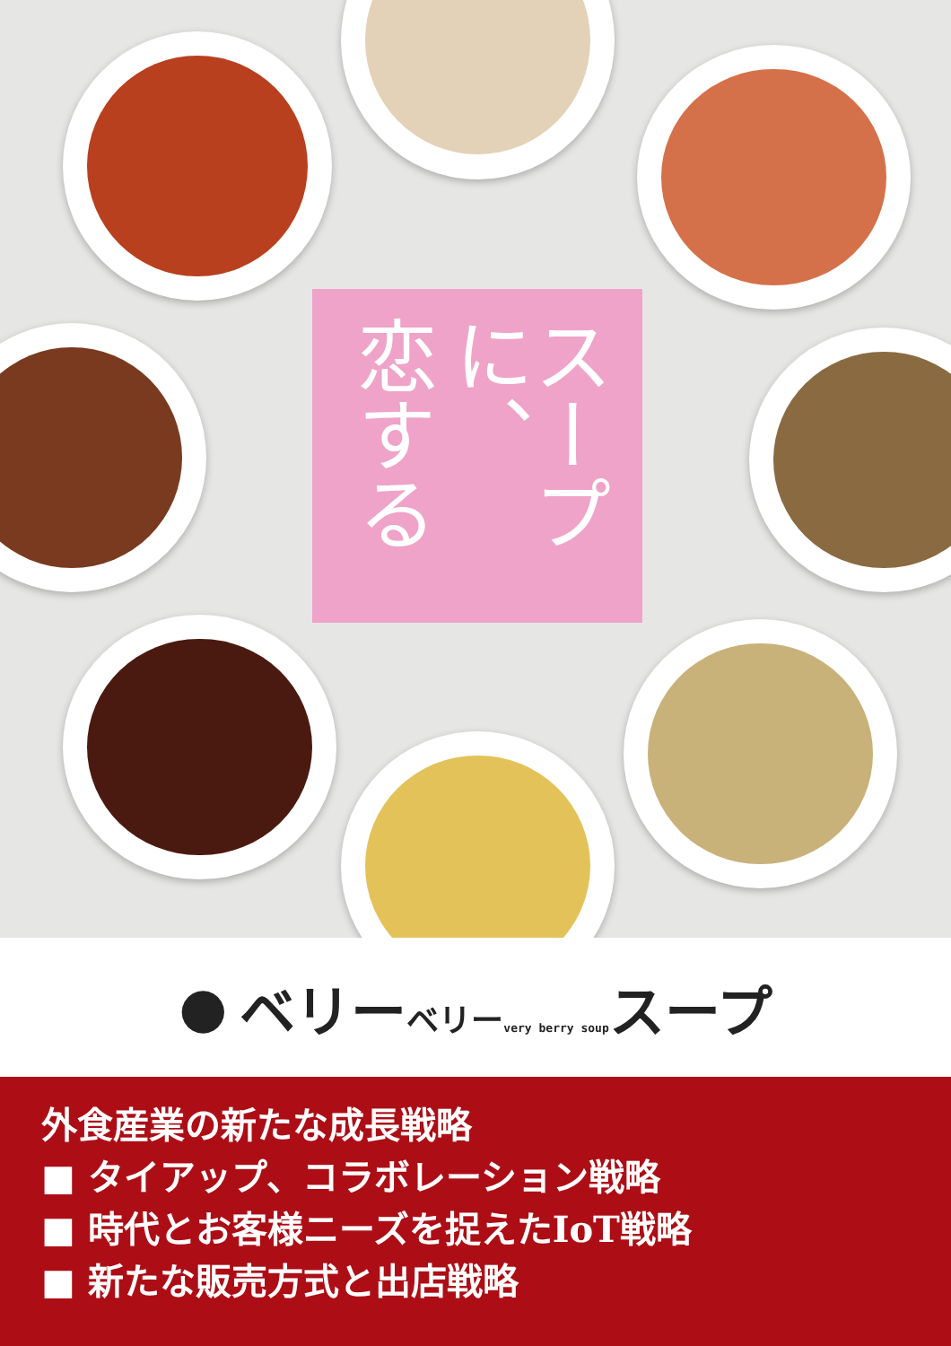スープに、
恋する
● ベリーベリー very berry soupスープ
外食産業の新たな成長戦略
■ タイアップ、コラボレーション戦略
■ 時代とお客様ニーズを捉えたIoT戦略
■ 新たな販売方式と出店戦略